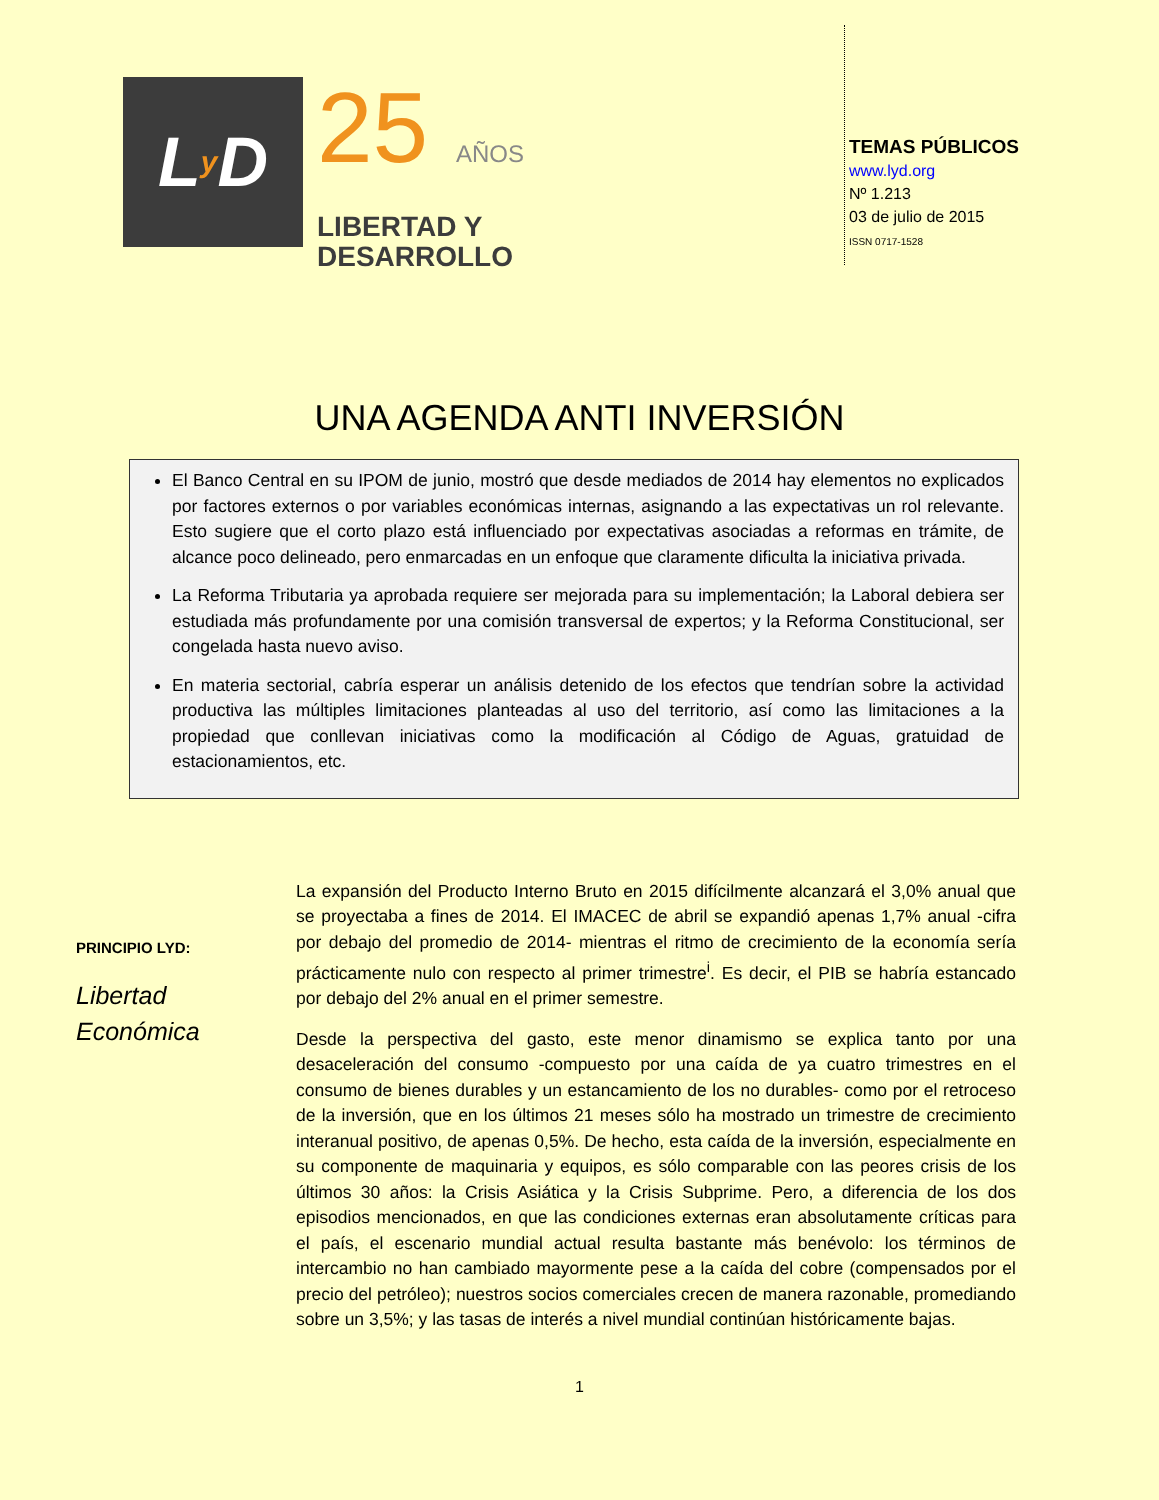L y D
25 AÑOS
LIBERTAD Y
DESARROLLO
TEMAS PÚBLICOS
www.lyd.org
Nº 1.213
03 de julio de 2015
ISSN 0717-1528
UNA AGENDA ANTI INVERSIÓN
El Banco Central en su IPOM de junio, mostró que desde mediados de 2014 hay elementos no explicados por factores externos o por variables económicas internas, asignando a las expectativas un rol relevante. Esto sugiere que el corto plazo está influenciado por expectativas asociadas a reformas en trámite, de alcance poco delineado, pero enmarcadas en un enfoque que claramente dificulta la iniciativa privada.
La Reforma Tributaria ya aprobada requiere ser mejorada para su implementación; la Laboral debiera ser estudiada más profundamente por una comisión transversal de expertos; y la Reforma Constitucional, ser congelada hasta nuevo aviso.
En materia sectorial, cabría esperar un análisis detenido de los efectos que tendrían sobre la actividad productiva las múltiples limitaciones planteadas al uso del territorio, así como las limitaciones a la propiedad que conllevan iniciativas como la modificación al Código de Aguas, gratuidad de estacionamientos, etc.
PRINCIPIO LYD:
Libertad Económica
La expansión del Producto Interno Bruto en 2015 difícilmente alcanzará el 3,0% anual que se proyectaba a fines de 2014. El IMACEC de abril se expandió apenas 1,7% anual -cifra por debajo del promedio de 2014- mientras el ritmo de crecimiento de la economía sería prácticamente nulo con respecto al primer trimestre<sup>i</sup>. Es decir, el PIB se habría estancado por debajo del 2% anual en el primer semestre.
Desde la perspectiva del gasto, este menor dinamismo se explica tanto por una desaceleración del consumo -compuesto por una caída de ya cuatro trimestres en el consumo de bienes durables y un estancamiento de los no durables- como por el retroceso de la inversión, que en los últimos 21 meses sólo ha mostrado un trimestre de crecimiento interanual positivo, de apenas 0,5%. De hecho, esta caída de la inversión, especialmente en su componente de maquinaria y equipos, es sólo comparable con las peores crisis de los últimos 30 años: la Crisis Asiática y la Crisis Subprime. Pero, a diferencia de los dos episodios mencionados, en que las condiciones externas eran absolutamente críticas para el país, el escenario mundial actual resulta bastante más benévolo: los términos de intercambio no han cambiado mayormente pese a la caída del cobre (compensados por el precio del petróleo); nuestros socios comerciales crecen de manera razonable, promediando sobre un 3,5%; y las tasas de interés a nivel mundial continúan históricamente bajas.
1